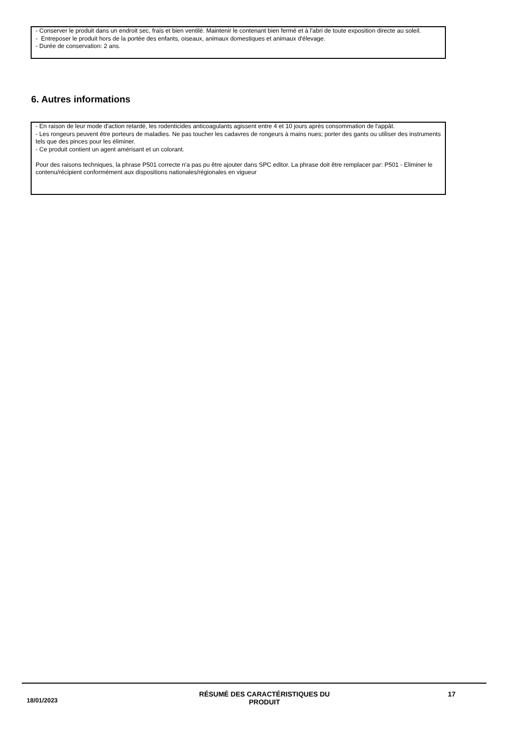- Conserver le produit dans un endroit sec, frais et bien ventilé. Maintenir le contenant bien fermé et à l'abri de toute exposition directe au soleil.
- Entreposer le produit hors de la portée des enfants, oiseaux, animaux domestiques et animaux d'élevage.
- Durée de conservation: 2 ans.
6. Autres informations
- En raison de leur mode d'action retardé, les rodenticides anticoagulants agissent entre 4 et 10 jours après consommation de l'appât.
- Les rongeurs peuvent être porteurs de maladies. Ne pas toucher les cadavres de rongeurs à mains nues; porter des gants ou utiliser des instruments tels que des pinces pour les éliminer.
- Ce produit contient un agent amérisant et un colorant.
Pour des raisons techniques, la phrase P501 correcte n'a pas pu être ajouter dans SPC editor. La phrase doit être remplacer par: P501 - Eliminer le contenu/récipient conformément aux dispositions nationales/régionales en vigueur
18/01/2023
RÉSUMÉ DES CARACTÉRISTIQUES DU PRODUIT
17